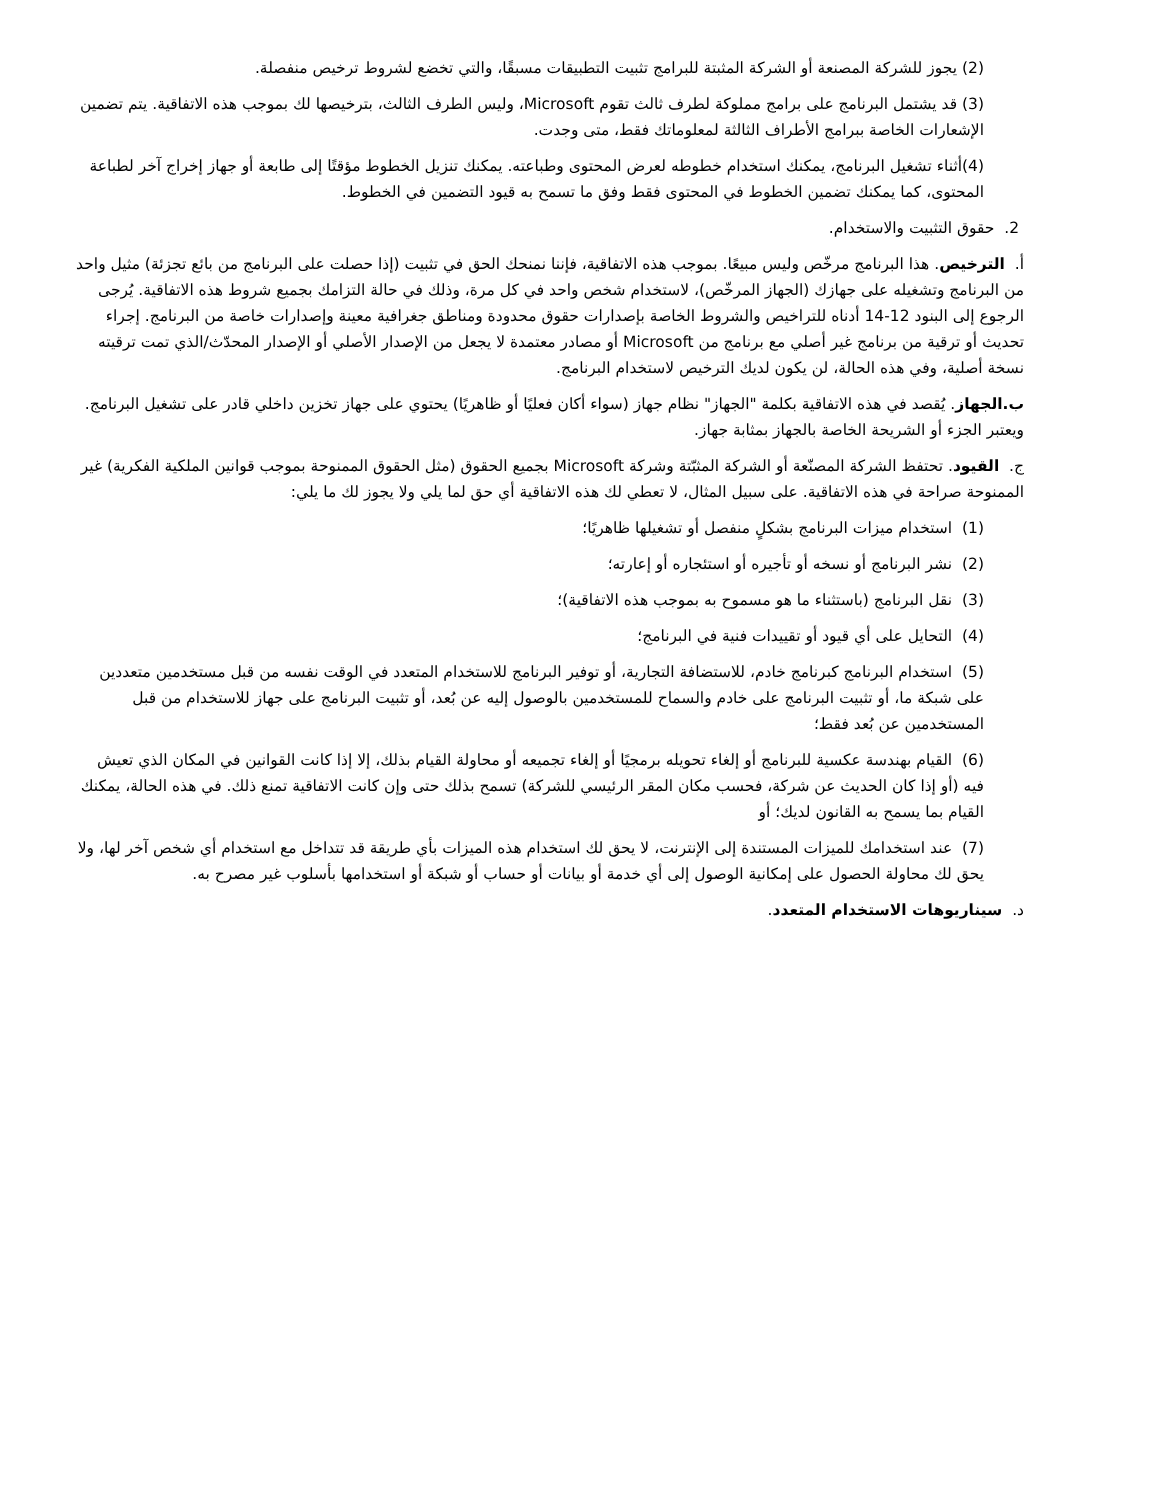(2) يجوز للشركة المصنعة أو الشركة المثبتة للبرامج تثبيت التطبيقات مسبقًا، والتي تخضع لشروط ترخيص منفصلة.
(3) قد يشتمل البرنامج على برامج مملوكة لطرف ثالث تقوم Microsoft، وليس الطرف الثالث، بترخيصها لك بموجب هذه الاتفاقية. يتم تضمين الإشعارات الخاصة ببرامج الأطراف الثالثة لمعلوماتك فقط، متى وجدت.
(4)أثناء تشغيل البرنامج، يمكنك استخدام خطوطه لعرض المحتوى وطباعته. يمكنك تنزيل الخطوط مؤقتًا إلى طابعة أو جهاز إخراج آخر لطباعة المحتوى، كما يمكنك تضمين الخطوط في المحتوى فقط وفق ما تسمح به قيود التضمين في الخطوط.
2. حقوق التثبيت والاستخدام.
أ. الترخيص. هذا البرنامج مرخّص وليس مبيعًا. بموجب هذه الاتفاقية، فإننا نمنحك الحق في تثبيت (إذا حصلت على البرنامج من بائع تجزئة) مثيل واحد من البرنامج وتشغيله على جهازك (الجهاز المرخّص)، لاستخدام شخص واحد في كل مرة، وذلك في حالة التزامك بجميع شروط هذه الاتفاقية. يُرجى الرجوع إلى البنود 12-14 أدناه للتراخيص والشروط الخاصة بإصدارات حقوق محدودة ومناطق جغرافية معينة وإصدارات خاصة من البرنامج. إجراء تحديث أو ترقية من برنامج غير أصلي مع برنامج من Microsoft أو مصادر معتمدة لا يجعل من الإصدار الأصلي أو الإصدار المحدّث/الذي تمت ترقيته نسخة أصلية، وفي هذه الحالة، لن يكون لديك الترخيص لاستخدام البرنامج.
ب.الجهاز. يُقصد في هذه الاتفاقية بكلمة "الجهاز" نظام جهاز (سواء أكان فعليًا أو ظاهريًا) يحتوي على جهاز تخزين داخلي قادر على تشغيل البرنامج. ويعتبر الجزء أو الشريحة الخاصة بالجهاز بمثابة جهاز.
ج. القيود. تحتفظ الشركة المصنّعة أو الشركة المثبّتة وشركة Microsoft بجميع الحقوق (مثل الحقوق الممنوحة بموجب قوانين الملكية الفكرية) غير الممنوحة صراحة في هذه الاتفاقية. على سبيل المثال، لا تعطي لك هذه الاتفاقية أي حق لما يلي ولا يجوز لك ما يلي:
(1) استخدام ميزات البرنامج بشكلٍ منفصل أو تشغيلها ظاهريًا؛
(2) نشر البرنامج أو نسخه أو تأجيره أو استئجاره أو إعارته؛
(3) نقل البرنامج (باستثناء ما هو مسموح به بموجب هذه الاتفاقية)؛
(4) التحايل على أي قيود أو تقييدات فنية في البرنامج؛
(5) استخدام البرنامج كبرنامج خادم، للاستضافة التجارية، أو توفير البرنامج للاستخدام المتعدد في الوقت نفسه من قبل مستخدمين متعددين على شبكة ما، أو تثبيت البرنامج على خادم والسماح للمستخدمين بالوصول إليه عن بُعد، أو تثبيت البرنامج على جهاز للاستخدام من قبل المستخدمين عن بُعد فقط؛
(6) القيام بهندسة عكسية للبرنامج أو إلغاء تحويله برمجيًا أو إلغاء تجميعه أو محاولة القيام بذلك، إلا إذا كانت القوانين في المكان الذي تعيش فيه (أو إذا كان الحديث عن شركة، فحسب مكان المقر الرئيسي للشركة) تسمح بذلك حتى وإن كانت الاتفاقية تمنع ذلك. في هذه الحالة، يمكنك القيام بما يسمح به القانون لديك؛ أو
(7) عند استخدامك للميزات المستندة إلى الإنترنت، لا يحق لك استخدام هذه الميزات بأي طريقة قد تتداخل مع استخدام أي شخص آخر لها، ولا يحق لك محاولة الحصول على إمكانية الوصول إلى أي خدمة أو بيانات أو حساب أو شبكة أو استخدامها بأسلوب غير مصرح به.
د. سيناريوهات الاستخدام المتعدد.